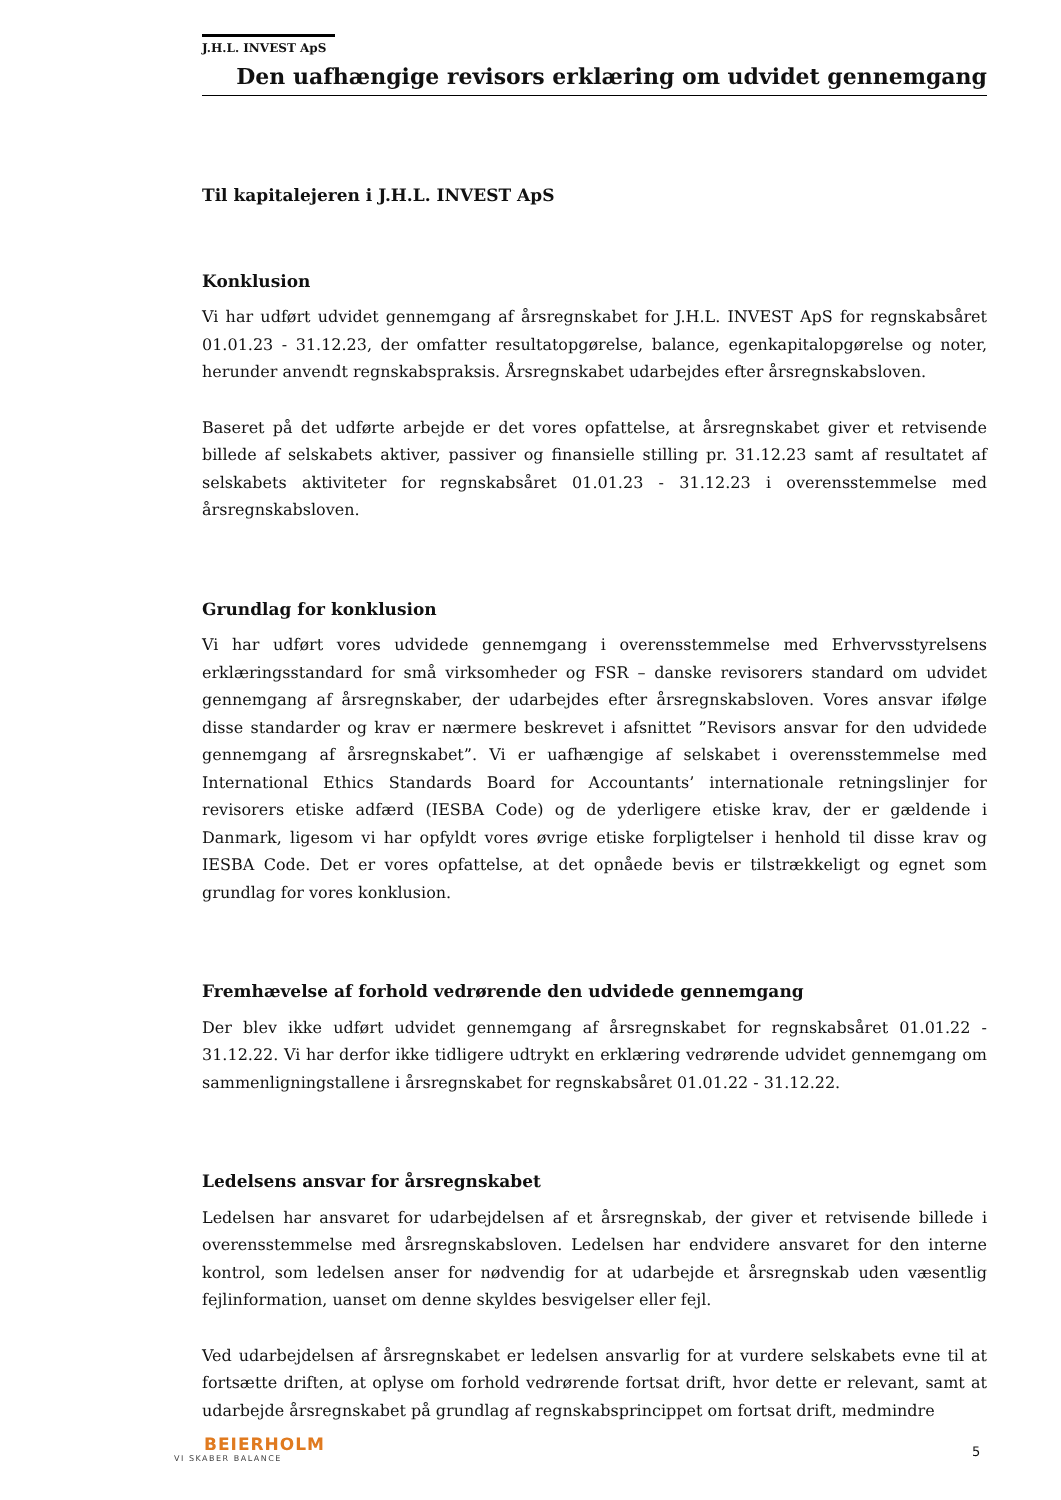J.H.L. INVEST ApS
Den uafhængige revisors erklæring om udvidet gennemgang
Til kapitalejeren i J.H.L. INVEST ApS
Konklusion
Vi har udført udvidet gennemgang af årsregnskabet for J.H.L. INVEST ApS for regnskabsåret 01.01.23 - 31.12.23, der omfatter resultatopgørelse, balance, egenkapitalopgørelse og noter, herunder anvendt regnskabspraksis. Årsregnskabet udarbejdes efter årsregnskabsloven.
Baseret på det udførte arbejde er det vores opfattelse, at årsregnskabet giver et retvisende billede af selskabets aktiver, passiver og finansielle stilling pr. 31.12.23 samt af resultatet af selskabets aktiviteter for regnskabsåret 01.01.23 - 31.12.23 i overensstemmelse med årsregnskabsloven.
Grundlag for konklusion
Vi har udført vores udvidede gennemgang i overensstemmelse med Erhvervsstyrelsens erklæringsstandard for små virksomheder og FSR – danske revisorers standard om udvidet gennemgang af årsregnskaber, der udarbejdes efter årsregnskabsloven. Vores ansvar ifølge disse standarder og krav er nærmere beskrevet i afsnittet ”Revisors ansvar for den udvidede gennemgang af årsregnskabet”. Vi er uafhængige af selskabet i overensstemmelse med International Ethics Standards Board for Accountants’ internationale retningslinjer for revisorers etiske adfærd (IESBA Code) og de yderligere etiske krav, der er gældende i Danmark, ligesom vi har opfyldt vores øvrige etiske forpligtelser i henhold til disse krav og IESBA Code. Det er vores opfattelse, at det opnåede bevis er tilstrækkeligt og egnet som grundlag for vores konklusion.
Fremhævelse af forhold vedrørende den udvidede gennemgang
Der blev ikke udført udvidet gennemgang af årsregnskabet for regnskabsåret 01.01.22 - 31.12.22. Vi har derfor ikke tidligere udtrykt en erklæring vedrørende udvidet gennemgang om sammenligningstallene i årsregnskabet for regnskabsåret 01.01.22 - 31.12.22.
Ledelsens ansvar for årsregnskabet
Ledelsen har ansvaret for udarbejdelsen af et årsregnskab, der giver et retvisende billede i overensstemmelse med årsregnskabsloven. Ledelsen har endvidere ansvaret for den interne kontrol, som ledelsen anser for nødvendig for at udarbejde et årsregnskab uden væsentlig fejlinformation, uanset om denne skyldes besvigelser eller fejl.
Ved udarbejdelsen af årsregnskabet er ledelsen ansvarlig for at vurdere selskabets evne til at fortsætte driften, at oplyse om forhold vedrørende fortsat drift, hvor dette er relevant, samt at udarbejde årsregnskabet på grundlag af regnskabsprincippet om fortsat drift, medmindre
BEIERHOLM
VI SKABER BALANCE
5